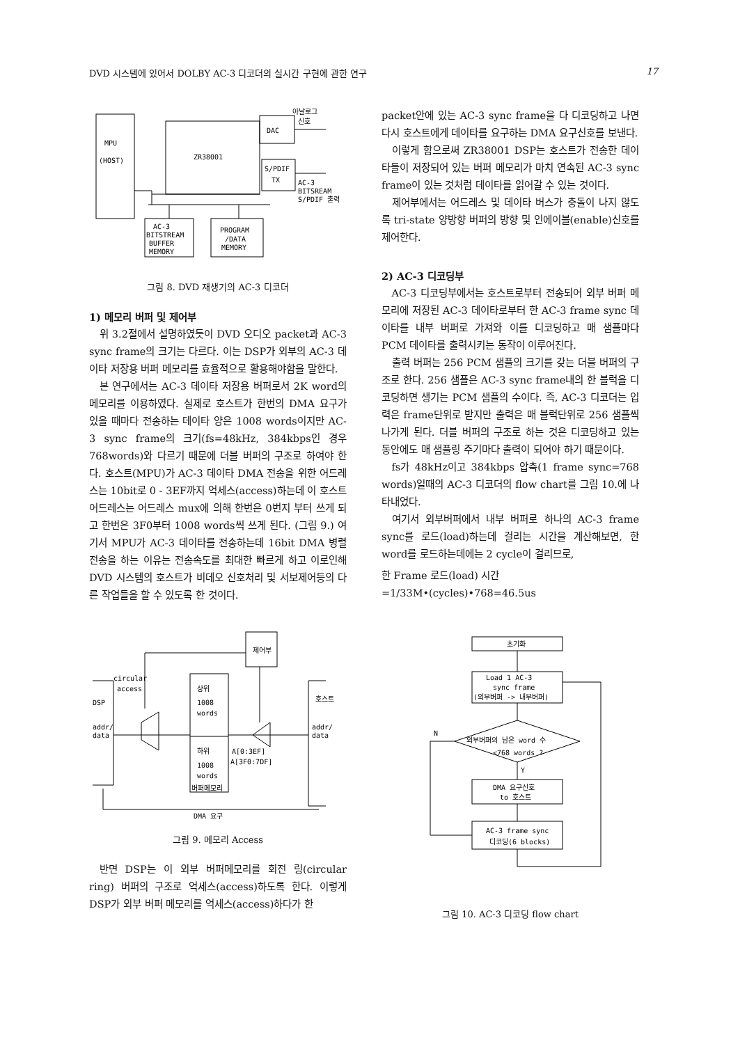DVD 시스템에 있어서 DOLBY AC-3 디코더의 실시간 구현에 관한 연구 17
MPU
(HOST)
ZR38001
DAC
S/PDIF
TX
아날로그
신호
AC-3
BITSREAM
S/PDIF 출력
AC-3
BITSTREAM
BUFFER
MEMORY
PROGRAM
/DATA
MEMORY
그림 8. DVD 재생기의 AC-3 디코더
1) 메모리 버퍼 및 제어부
위 3.2절에서 설명하였듯이 DVD 오디오 packet과 AC-3 sync frame의 크기는 다르다. 이는 DSP가 외부의 AC-3 데이타 저장용 버퍼 메모리를 효율적으로 활용해야함을 말한다.
본 연구에서는 AC-3 데이타 저장용 버퍼로서 2K word의 메모리를 이용하였다. 실제로 호스트가 한번의 DMA 요구가 있을 때마다 전송하는 데이타 양은 1008 words이지만 AC-3 sync frame의 크기(fs=48kHz, 384kbps인 경우 768words)와 다르기 때문에 더블 버퍼의 구조로 하여야 한다. 호스트(MPU)가 AC-3 데이타 DMA 전송을 위한 어드레스는 10bit로 0 - 3EF까지 억세스(access)하는데 이 호스트 어드레스는 어드레스 mux에 의해 한번은 0번지 부터 쓰게 되고 한번은 3F0부터 1008 words씩 쓰게 된다. (그림 9.) 여기서 MPU가 AC-3 데이타를 전송하는데 16bit DMA 병렬전송을 하는 이유는 전송속도를 최대한 빠르게 하고 이로인해 DVD 시스템의 호스트가 비데오 신호처리 및 서보제어등의 다른 작업들을 할 수 있도록 한 것이다.
제어부
circular
access
DSP
addr/
data
상위
1008
words
하위
1008
words
버퍼메모리
A[0:3EF]
A[3F0:7DF]
호스트
addr/
data
DMA 요구
그림 9. 메모리 Access
반면 DSP는 이 외부 버퍼메모리를 회전 링(circular ring) 버퍼의 구조로 억세스(access)하도록 한다. 이렇게 DSP가 외부 버퍼 메모리를 억세스(access)하다가 한
packet안에 있는 AC-3 sync frame을 다 디코딩하고 나면 다시 호스트에게 데이타를 요구하는 DMA 요구신호를 보낸다.
이렇게 함으로써 ZR38001 DSP는 호스트가 전송한 데이타들이 저장되어 있는 버퍼 메모리가 마치 연속된 AC-3 sync frame이 있는 것처럼 데이타를 읽어갈 수 있는 것이다.
제어부에서는 어드레스 및 데이타 버스가 충돌이 나지 않도록 tri-state 양방향 버퍼의 방향 및 인에이블(enable)신호를 제어한다.
2) AC-3 디코딩부
AC-3 디코딩부에서는 호스트로부터 전송되어 외부 버퍼 메모리에 저장된 AC-3 데이타로부터 한 AC-3 frame sync 데이타를 내부 버퍼로 가져와 이를 디코딩하고 매 샘플마다 PCM 데이타를 출력시키는 동작이 이루어진다.
출력 버퍼는 256 PCM 샘플의 크기를 갖는 더블 버퍼의 구조로 한다. 256 샘플은 AC-3 sync frame내의 한 블럭을 디코딩하면 생기는 PCM 샘플의 수이다. 즉, AC-3 디코더는 입력은 frame단위로 받지만 출력은 매 블럭단위로 256 샘플씩 나가게 된다. 더블 버퍼의 구조로 하는 것은 디코딩하고 있는 동안에도 매 샘플링 주기마다 출력이 되어야 하기 때문이다.
fs가 48kHz이고 384kbps 압축(1 frame sync=768 words)일때의 AC-3 디코더의 flow chart를 그림 10.에 나타내었다.
여기서 외부버퍼에서 내부 버퍼로 하나의 AC-3 frame sync를 로드(load)하는데 걸리는 시간을 계산해보면, 한 word를 로드하는데에는 2 cycle이 걸리므로,
한 Frame 로드(load) 시간
=1/33M•(cycles)•768=46.5us
초기화
Load 1 AC-3
sync frame
(외부버퍼 -> 내부버퍼)
외부버퍼의 남은 word 수
<768 words ?
N
Y
DMA 요구신호
to 호스트
AC-3 frame sync
디코딩(6 blocks)
그림 10. AC-3 디코딩 flow chart